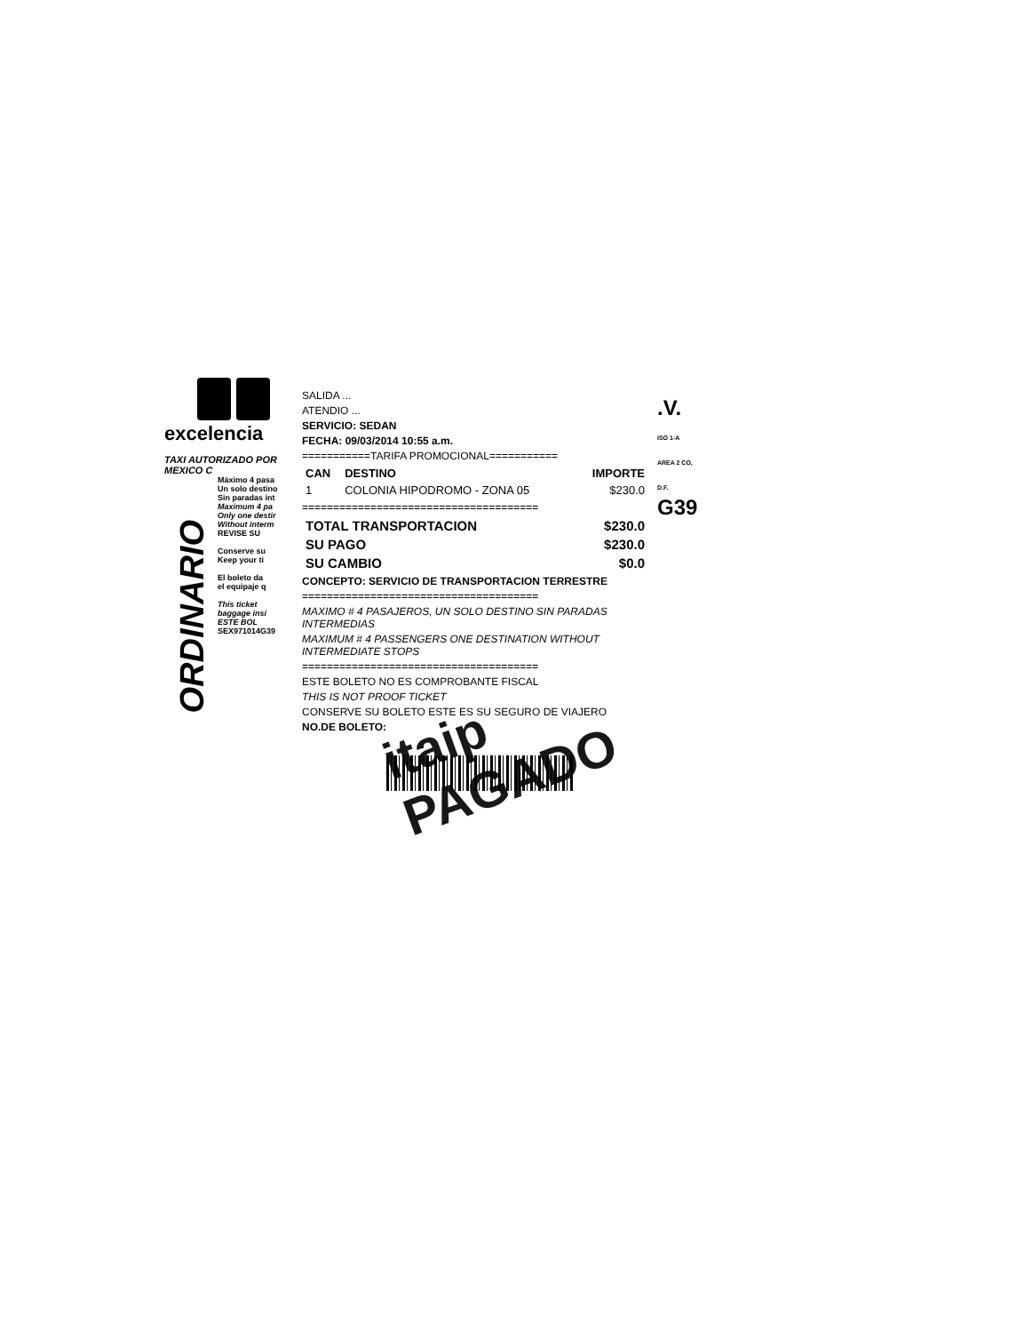excelencia
TAXI AUTORIZADO POR
MEXICO C
Máximo 4 pasa
Un solo destino
Sin paradas int
Maximum 4 pa
Only one destir
Without interm
REVISE SU
Conserve su
Keep your ti
El boleto da
el equipaje q
This ticket
baggage insi
ESTE BOL
SEX971014G39
ORDINARIO
SALIDA ...
ATENDIO ...
SERVICIO: SEDAN
FECHA: 09/03/2014 10:55 a.m.
===========TARIFA PROMOCIONAL===========
| CAN | DESTINO | IMPORTE |
| --- | --- | --- |
| 1 | COLONIA HIPODROMO - ZONA 05 | $230.0 |
======================================
| TOTAL TRANSPORTACION | $230.0 |
| SU PAGO | $230.0 |
| SU CAMBIO | $0.0 |
CONCEPTO: SERVICIO DE TRANSPORTACION TERRESTRE
======================================
MAXIMO # 4 PASAJEROS, UN SOLO DESTINO SIN PARADAS INTERMEDIAS
MAXIMUM # 4 PASSENGERS ONE DESTINATION WITHOUT INTERMEDIATE STOPS
======================================
ESTE BOLETO NO ES COMPROBANTE FISCAL
THIS IS NOT PROOF TICKET
CONSERVE SU BOLETO ESTE ES SU SEGURO DE VIAJERO
NO.DE BOLETO:
itaip PAGADO
.V.
ISO 1-A AREA 2 CO, D.F.
G39